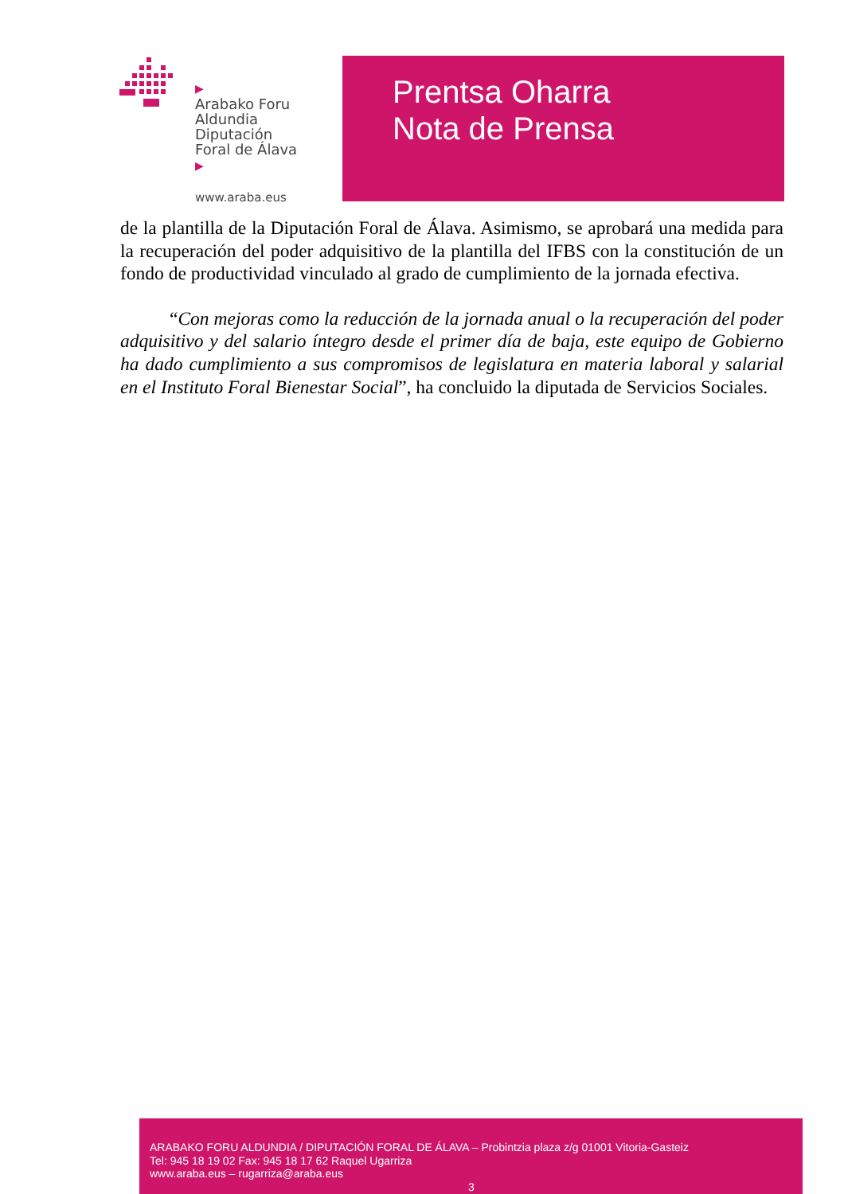▶
Arabako Foru
Aldundia
Diputación
Foral de Álava
▶
www.araba.eus
Prentsa Oharra
Nota de Prensa
de la plantilla de la Diputación Foral de Álava. Asimismo, se aprobará una medida para la recuperación del poder adquisitivo de la plantilla del IFBS con la constitución de un fondo de productividad vinculado al grado de cumplimiento de la jornada efectiva.
“Con mejoras como la reducción de la jornada anual o la recuperación del poder adquisitivo y del salario íntegro desde el primer día de baja, este equipo de Gobierno ha dado cumplimiento a sus compromisos de legislatura en materia laboral y salarial en el Instituto Foral Bienestar Social”, ha concluido la diputada de Servicios Sociales.
ARABAKO FORU ALDUNDIA / DIPUTACIÓN FORAL DE ÁLAVA – Probintzia plaza z/g 01001 Vitoria-Gasteiz
Tel: 945 18 19 02 Fax: 945 18 17 62 Raquel Ugarriza
www.araba.eus – rugarriza@araba.eus
3